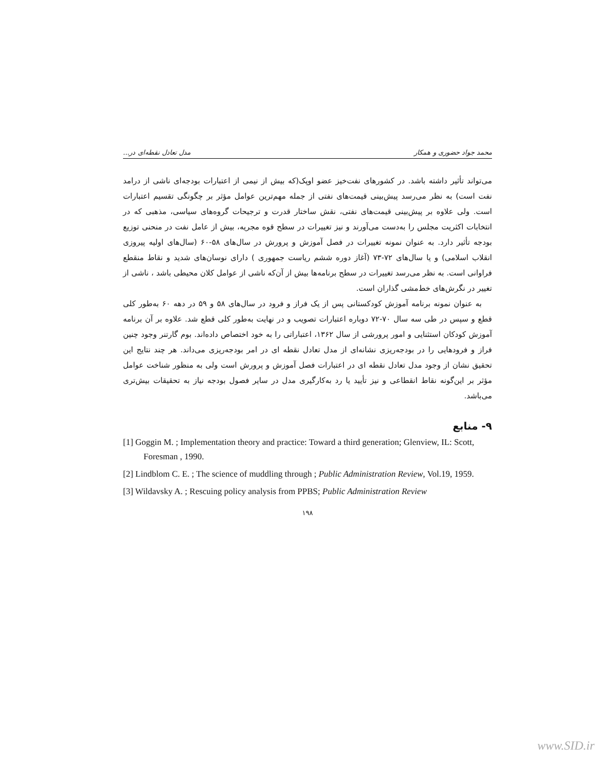محمد جواد حضوری و همکار مدل تعادل نقطه‌ای در...
می‌تواند تأثیر داشته باشد. در کشورهای نفت‌خیز عضو اوپک(که بیش از نیمی از اعتبارات بودجه‌ای ناشی از درامد نفت است) به نظر می‌رسد پیش‌بینی قیمت‌های نفتی از جمله مهم‌ترین عوامل مؤثر بر چگونگی تقسیم اعتبارات است. ولی علاوه بر پیش‌بینی قیمت‌های نفتی، نقش ساختار قدرت و ترجیحات گروه‌های سیاسی، مذهبی که در انتخابات اکثریت مجلس را به‌دست می‌آورند و نیز تغییرات در سطح قوه مجریه، بیش از عامل نفت در منحنی توزیع بودجه تأثیر دارد. به عنوان نمونه تغییرات در فصل آموزش و پرورش در سال‌های ۵۸-۶۰ (سال‌های اولیه پیروزی انقلاب اسلامی) و یا سال‌های ۷۲-۷۳ (آغاز دوره ششم ریاست جمهوری ) دارای نوسان‌های شدید و نقاط منقطع فراوانی است. به نظر می‌رسد تغییرات در سطح برنامه‌ها بیش از آن‌که ناشی از عوامل کلان محیطی باشد ، ناشی از تغییر در نگرش‌های خط‌مشی گذاران است.
به عنوان نمونه برنامه آموزش کودکستانی پس از یک فراز و فرود در سال‌های ۵۸ و ۵۹ در دهه ۶۰ به‌طور کلی قطع و سپس در طی سه سال ۷۰-۷۲ دوباره اعتبارات تصویب و در نهایت به‌طور کلی قطع شد. علاوه بر آن برنامه آموزش کودکان استثنایی و امور پرورشی از سال ۱۳۶۲، اعتباراتی را به خود اختصاص داده‌اند. بوم گارتنر وجود چنین فراز و فرودهایی را در بودجه‌ریزی نشانه‌ای از مدل تعادل نقطه ای در امر بودجه‌ریزی می‌داند. هر چند نتایج این تحقیق نشان از وجود مدل تعادل نقطه ای در اعتبارات فصل آموزش و پرورش است ولی به منظور شناخت عوامل مؤثر بر این‌گونه نقاط انقطاعی و نیز تأیید یا رد به‌کارگیری مدل در سایر فصول بودجه نیاز به تحقیقات بیش‌تری می‌باشد.
۹- منابع
[1] Goggin M. ; Implementation theory and practice: Toward a third generation; Glenview, IL: Scott, Foresman , 1990.
[2] Lindblom C. E. ; The science of muddling through ; Public Administration Review, Vol.19, 1959.
[3] Wildavsky A. ; Rescuing policy analysis from PPBS; Public Administration Review
۱۹۸
www.SID.ir